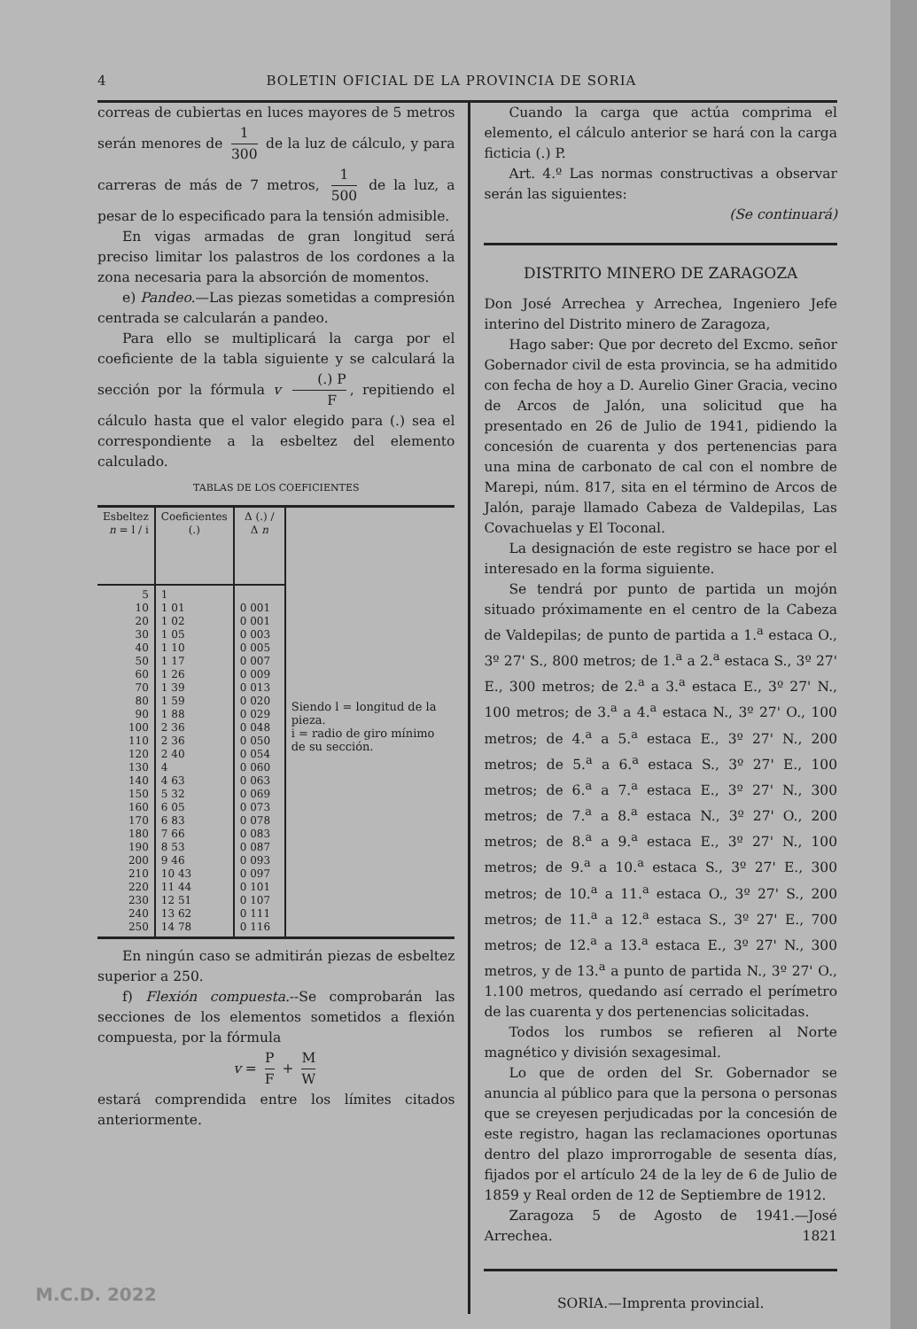4 BOLETIN OFICIAL DE LA PROVINCIA DE SORIA
correas de cubiertas en luces mayores de 5 metros serán menores de 1 300 de la luz de cálculo, y para carreras de más de 7 metros, 1 500 de la luz, a pesar de lo especificado para la tensión admisible.
En vigas armadas de gran longitud será preciso limitar los palastros de los cordones a la zona necesaria para la absorción de momentos.
e) Pandeo.—Las piezas sometidas a compresión centrada se calcularán a pandeo.
Para ello se multiplicará la carga por el coeficiente de la tabla siguiente y se calculará la sección por la fórmula v (.) P F, repitiendo el cálculo hasta que el valor elegido para (.) sea el correspondiente a la esbeltez del elemento calculado.
TABLAS DE LOS COEFICIENTES
| Esbeltez n = l / i | Coeficientes (.) | Δ (.) / Δ n | |
| --- | --- | --- | --- |
| 5 10 20 30 40 50 60 70 80 90 100 110 120 130 140 150 160 170 180 190 200 210 220 230 240 250 | 1 1 01 1 02 1 05 1 10 1 17 1 26 1 39 1 59 1 88 2 36 2 36 2 40 4 4 63 5 32 6 05 6 83 7 66 8 53 9 46 10 43 11 44 12 51 13 62 14 78 | 0 001 0 001 0 003 0 005 0 007 0 009 0 013 0 020 0 029 0 048 0 050 0 054 0 060 0 063 0 069 0 073 0 078 0 083 0 087 0 093 0 097 0 101 0 107 0 111 0 116 | Siendo l = longitud de la pieza. i = radio de giro mínimo de su sección. |
En ningún caso se admitirán piezas de esbeltez superior a 250.
f) Flexión compuesta.--Se comprobarán las secciones de los elementos sometidos a flexión compuesta, por la fórmula
v = P F + M W
estará comprendida entre los límites citados anteriormente.
Cuando la carga que actúa comprima el elemento, el cálculo anterior se hará con la carga ficticia (.) P.
Art. 4.º Las normas constructivas a observar serán las siguientes:
(Se continuará)
DISTRITO MINERO DE ZARAGOZA
Don José Arrechea y Arrechea, Ingeniero Jefe interino del Distrito minero de Zaragoza,
Hago saber: Que por decreto del Excmo. señor Gobernador civil de esta provincia, se ha admitido con fecha de hoy a D. Aurelio Giner Gracia, vecino de Arcos de Jalón, una solicitud que ha presentado en 26 de Julio de 1941, pidiendo la concesión de cuarenta y dos pertenencias para una mina de carbonato de cal con el nombre de Marepi, núm. 817, sita en el término de Arcos de Jalón, paraje llamado Cabeza de Valdepilas, Las Covachuelas y El Toconal.
La designación de este registro se hace por el interesado en la forma siguiente.
Se tendrá por punto de partida un mojón situado próximamente en el centro de la Cabeza de Valdepilas; de punto de partida a 1.<sup>a</sup> estaca O., 3º 27' S., 800 metros; de 1.<sup>a</sup> a 2.<sup>a</sup> estaca S., 3º 27' E., 300 metros; de 2.<sup>a</sup> a 3.<sup>a</sup> estaca E., 3º 27' N., 100 metros; de 3.<sup>a</sup> a 4.<sup>a</sup> estaca N., 3º 27' O., 100 metros; de 4.<sup>a</sup> a 5.<sup>a</sup> estaca E., 3º 27' N., 200 metros; de 5.<sup>a</sup> a 6.<sup>a</sup> estaca S., 3º 27' E., 100 metros; de 6.<sup>a</sup> a 7.<sup>a</sup> estaca E., 3º 27' N., 300 metros; de 7.<sup>a</sup> a 8.<sup>a</sup> estaca N., 3º 27' O., 200 metros; de 8.<sup>a</sup> a 9.<sup>a</sup> estaca E., 3º 27' N., 100 metros; de 9.<sup>a</sup> a 10.<sup>a</sup> estaca S., 3º 27' E., 300 metros; de 10.<sup>a</sup> a 11.<sup>a</sup> estaca O., 3º 27' S., 200 metros; de 11.<sup>a</sup> a 12.<sup>a</sup> estaca S., 3º 27' E., 700 metros; de 12.<sup>a</sup> a 13.<sup>a</sup> estaca E., 3º 27' N., 300 metros, y de 13.<sup>a</sup> a punto de partida N., 3º 27' O., 1.100 metros, quedando así cerrado el perímetro de las cuarenta y dos pertenencias solicitadas.
Todos los rumbos se refieren al Norte magnético y división sexagesimal.
Lo que de orden del Sr. Gobernador se anuncia al público para que la persona o personas que se creyesen perjudicadas por la concesión de este registro, hagan las reclamaciones oportunas dentro del plazo improrrogable de sesenta días, fijados por el artículo 24 de la ley de 6 de Julio de 1859 y Real orden de 12 de Septiembre de 1912.
Zaragoza 5 de Agosto de 1941.—José Arrechea. 1821
SORIA.—Imprenta provincial.
M.C.D. 2022